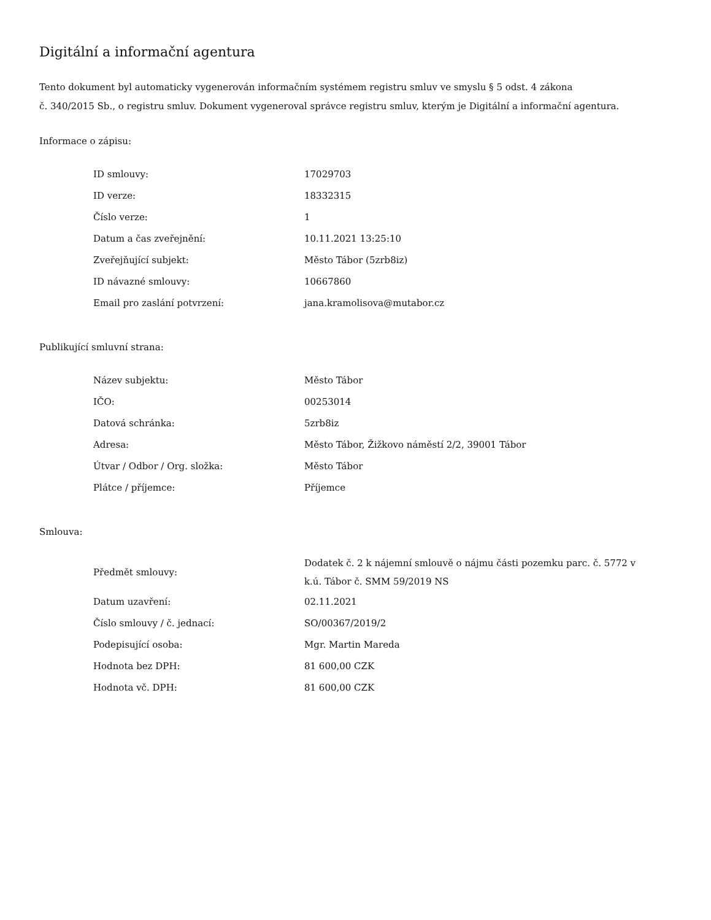Digitální a informační agentura
Tento dokument byl automaticky vygenerován informačním systémem registru smluv ve smyslu § 5 odst. 4 zákona
č. 340/2015 Sb., o registru smluv. Dokument vygeneroval správce registru smluv, kterým je Digitální a informační agentura.
Informace o zápisu:
| ID smlouvy: | 17029703 |
| ID verze: | 18332315 |
| Číslo verze: | 1 |
| Datum a čas zveřejnění: | 10.11.2021 13:25:10 |
| Zveřejňující subjekt: | Město Tábor (5zrb8iz) |
| ID návazné smlouvy: | 10667860 |
| Email pro zaslání potvrzení: | jana.kramolisova@mutabor.cz |
Publikující smluvní strana:
| Název subjektu: | Město Tábor |
| IČO: | 00253014 |
| Datová schránka: | 5zrb8iz |
| Adresa: | Město Tábor, Žižkovo náměstí 2/2, 39001 Tábor |
| Útvar / Odbor / Org. složka: | Město Tábor |
| Plátce / příjemce: | Příjemce |
Smlouva:
| Předmět smlouvy: | Dodatek č. 2 k nájemní smlouvě o nájmu části pozemku parc. č. 5772 v k.ú. Tábor č. SMM 59/2019 NS |
| Datum uzavření: | 02.11.2021 |
| Číslo smlouvy / č. jednací: | SO/00367/2019/2 |
| Podepisující osoba: | Mgr. Martin Mareda |
| Hodnota bez DPH: | 81 600,00 CZK |
| Hodnota vč. DPH: | 81 600,00 CZK |